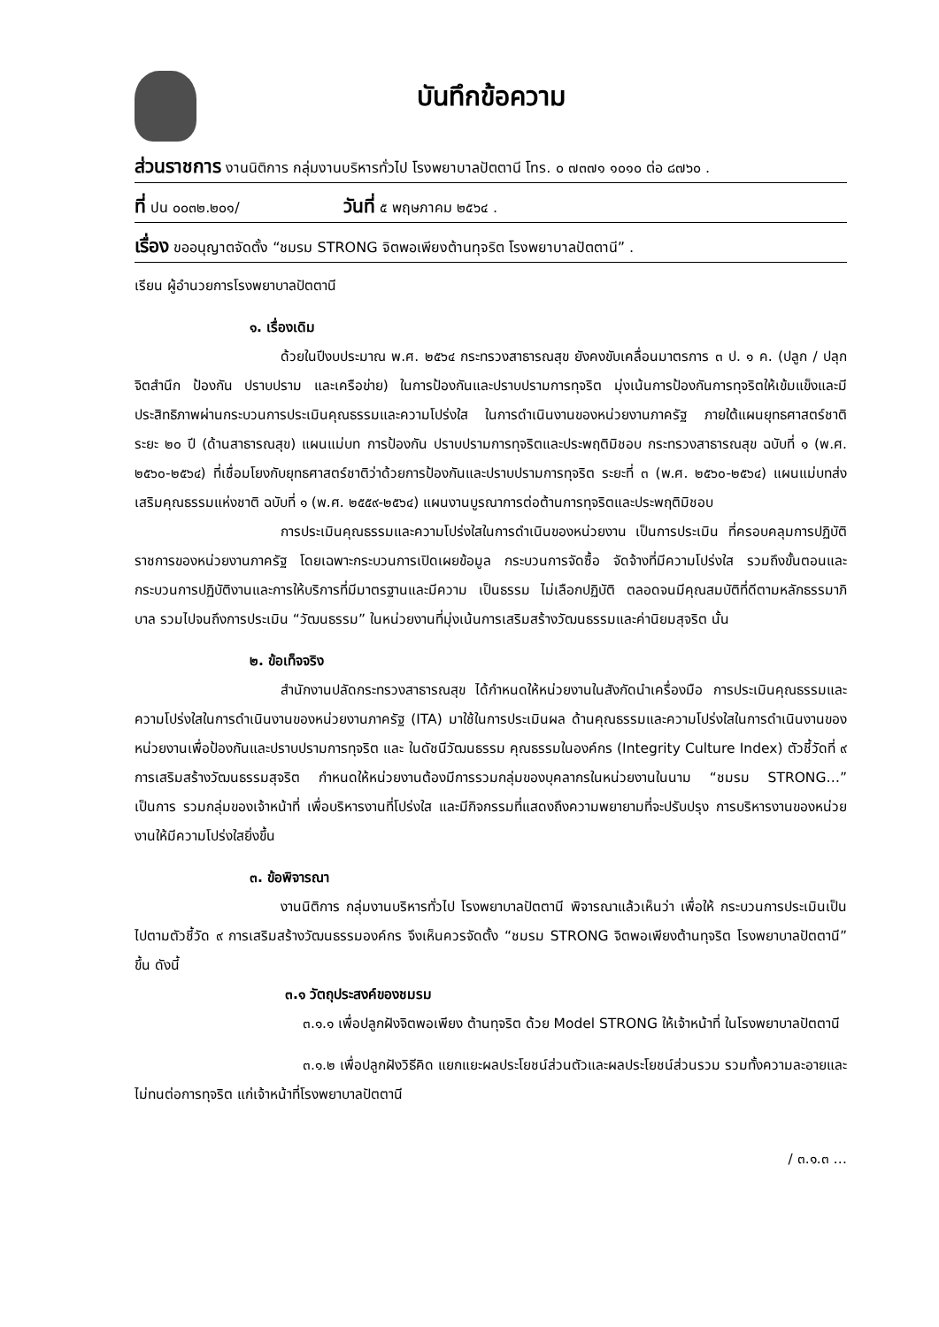บันทึกข้อความ
ส่วนราชการ งานนิติการ กลุ่มงานบริหารทั่วไป โรงพยาบาลปัตตานี โทร. ๐ ๗๓๗๑ ๑๐๑๐ ต่อ ๘๗๖๐ .
ที่ ปน ๐๐๓๒.๒๐๑/ วันที่ ๕ พฤษภาคม ๒๕๖๔ .
เรื่อง ขออนุญาตจัดตั้ง “ชมรม STRONG จิตพอเพียงต้านทุจริต โรงพยาบาลปัตตานี” .
เรียน ผู้อำนวยการโรงพยาบาลปัตตานี
๑. เรื่องเดิม
ด้วยในปีงบประมาณ พ.ศ. ๒๕๖๔ กระทรวงสาธารณสุข ยังคงขับเคลื่อนมาตรการ ๓ ป. ๑ ค. (ปลูก / ปลุกจิตสำนึก ป้องกัน ปราบปราม และเครือข่าย) ในการป้องกันและปราบปรามการทุจริต มุ่งเน้นการป้องกันการทุจริตให้เข้มแข็งและมีประสิทธิภาพผ่านกระบวนการประเมินคุณธรรมและความโปร่งใส ในการดำเนินงานของหน่วยงานภาครัฐ ภายใต้แผนยุทธศาสตร์ชาติ ระยะ ๒๐ ปี (ด้านสาธารณสุข) แผนแม่บท การป้องกัน ปราบปรามการทุจริตและประพฤติมิชอบ กระทรวงสาธารณสุข ฉบับที่ ๑ (พ.ศ. ๒๕๖๐-๒๕๖๔) ที่เชื่อมโยงกับยุทธศาสตร์ชาติว่าด้วยการป้องกันและปราบปรามการทุจริต ระยะที่ ๓ (พ.ศ. ๒๕๖๐-๒๕๖๔) แผนแม่บทส่งเสริมคุณธรรมแห่งชาติ ฉบับที่ ๑ (พ.ศ. ๒๕๕๙-๒๕๖๔) แผนงานบูรณาการต่อต้านการทุจริตและประพฤติมิชอบ
การประเมินคุณธรรมและความโปร่งใสในการดำเนินของหน่วยงาน เป็นการประเมิน ที่ครอบคลุมการปฏิบัติราชการของหน่วยงานภาครัฐ โดยเฉพาะกระบวนการเปิดเผยข้อมูล กระบวนการจัดซื้อ จัดจ้างที่มีความโปร่งใส รวมถึงขั้นตอนและกระบวนการปฏิบัติงานและการให้บริการที่มีมาตรฐานและมีความ เป็นธรรม ไม่เลือกปฏิบัติ ตลอดจนมีคุณสมบัติที่ดีตามหลักธรรมาภิบาล รวมไปจนถึงการประเมิน “วัฒนธรรม” ในหน่วยงานที่มุ่งเน้นการเสริมสร้างวัฒนธรรมและค่านิยมสุจริต นั้น
๒. ข้อเท็จจริง
สำนักงานปลัดกระทรวงสาธารณสุข ได้กำหนดให้หน่วยงานในสังกัดนำเครื่องมือ การประเมินคุณธรรมและความโปร่งใสในการดำเนินงานของหน่วยงานภาครัฐ (ITA) มาใช้ในการประเมินผล ด้านคุณธรรมและความโปร่งใสในการดำเนินงานของหน่วยงานเพื่อป้องกันและปราบปรามการทุจริต และ ในดัชนีวัฒนธรรม คุณธรรมในองค์กร (Integrity Culture Index) ตัวชี้วัดที่ ๙ การเสริมสร้างวัฒนธรรมสุจริต กำหนดให้หน่วยงานต้องมีการรวมกลุ่มของบุคลากรในหน่วยงานในนาม “ชมรม STRONG…” เป็นการ รวมกลุ่มของเจ้าหน้าที่ เพื่อบริหารงานที่โปร่งใส และมีกิจกรรมที่แสดงถึงความพยายามที่จะปรับปรุง การบริหารงานของหน่วยงานให้มีความโปร่งใสยิ่งขึ้น
๓. ข้อพิจารณา
งานนิติการ กลุ่มงานบริหารทั่วไป โรงพยาบาลปัตตานี พิจารณาแล้วเห็นว่า เพื่อให้ กระบวนการประเมินเป็นไปตามตัวชี้วัด ๙ การเสริมสร้างวัฒนธรรมองค์กร จึงเห็นควรจัดตั้ง “ชมรม STRONG จิตพอเพียงต้านทุจริต โรงพยาบาลปัตตานี” ขึ้น ดังนี้
๓.๑ วัตถุประสงค์ของชมรม
๓.๑.๑ เพื่อปลูกฝังจิตพอเพียง ต้านทุจริต ด้วย Model STRONG ให้เจ้าหน้าที่ ในโรงพยาบาลปัตตานี
๓.๑.๒ เพื่อปลูกฝังวิธีคิด แยกแยะผลประโยชน์ส่วนตัวและผลประโยชน์ส่วนรวม รวมทั้งความละอายและไม่ทนต่อการทุจริต แก่เจ้าหน้าที่โรงพยาบาลปัตตานี
/ ๓.๑.๓ …